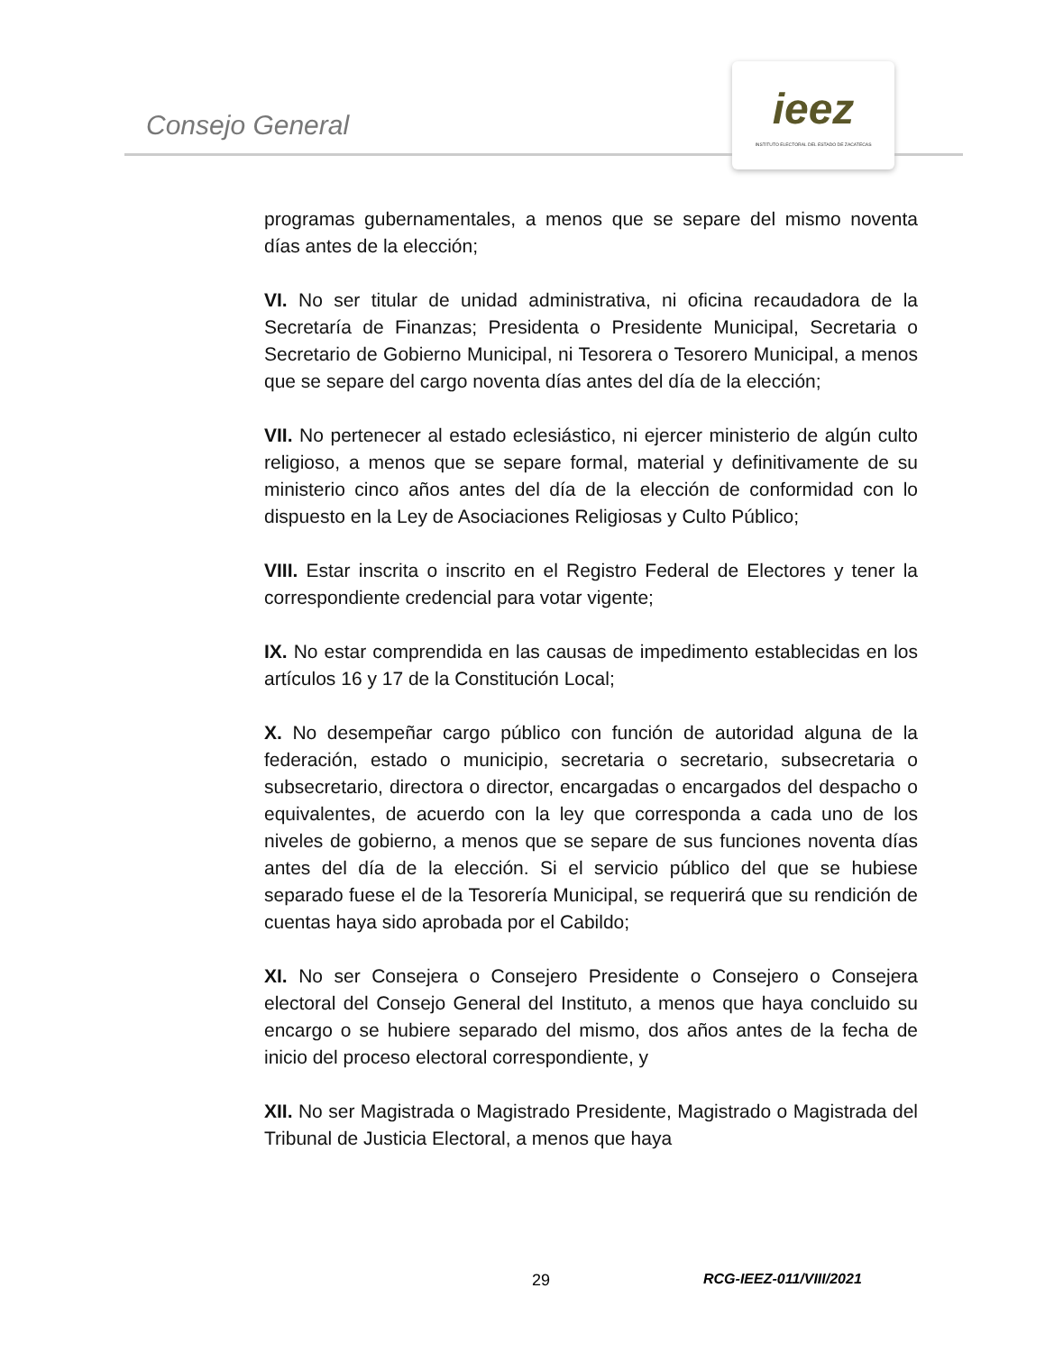Consejo General
ieez
INSTITUTO ELECTORAL DEL ESTADO DE ZACATECAS
programas gubernamentales, a menos que se separe del mismo noventa días antes de la elección;
VI. No ser titular de unidad administrativa, ni oficina recaudadora de la Secretaría de Finanzas; Presidenta o Presidente Municipal, Secretaria o Secretario de Gobierno Municipal, ni Tesorera o Tesorero Municipal, a menos que se separe del cargo noventa días antes del día de la elección;
VII. No pertenecer al estado eclesiástico, ni ejercer ministerio de algún culto religioso, a menos que se separe formal, material y definitivamente de su ministerio cinco años antes del día de la elección de conformidad con lo dispuesto en la Ley de Asociaciones Religiosas y Culto Público;
VIII. Estar inscrita o inscrito en el Registro Federal de Electores y tener la correspondiente credencial para votar vigente;
IX. No estar comprendida en las causas de impedimento establecidas en los artículos 16 y 17 de la Constitución Local;
X. No desempeñar cargo público con función de autoridad alguna de la federación, estado o municipio, secretaria o secretario, subsecretaria o subsecretario, directora o director, encargadas o encargados del despacho o equivalentes, de acuerdo con la ley que corresponda a cada uno de los niveles de gobierno, a menos que se separe de sus funciones noventa días antes del día de la elección. Si el servicio público del que se hubiese separado fuese el de la Tesorería Municipal, se requerirá que su rendición de cuentas haya sido aprobada por el Cabildo;
XI. No ser Consejera o Consejero Presidente o Consejero o Consejera electoral del Consejo General del Instituto, a menos que haya concluido su encargo o se hubiere separado del mismo, dos años antes de la fecha de inicio del proceso electoral correspondiente, y
XII. No ser Magistrada o Magistrado Presidente, Magistrado o Magistrada del Tribunal de Justicia Electoral, a menos que haya
29 RCG-IEEZ-011/VIII/2021